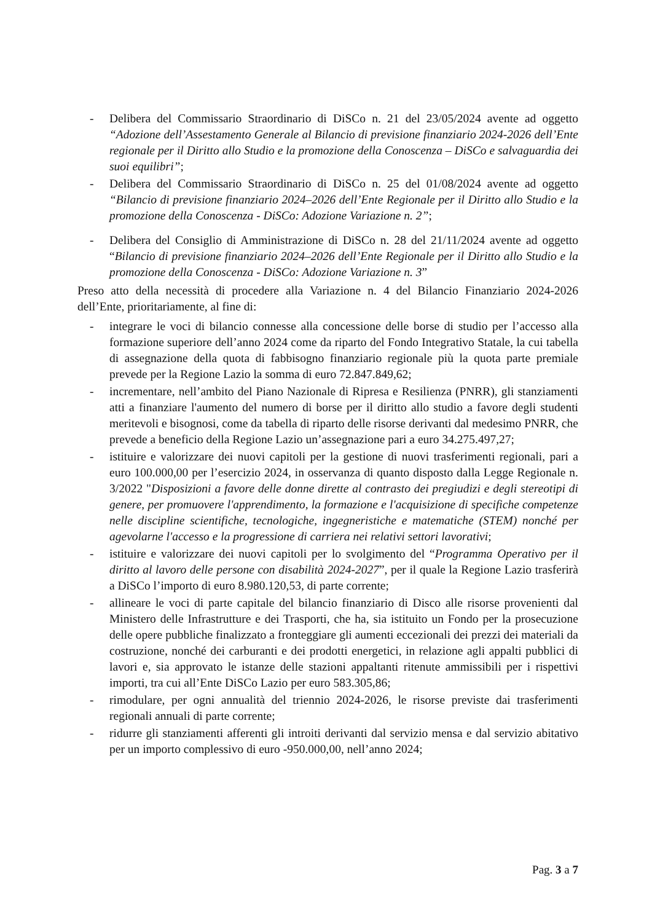- Delibera del Commissario Straordinario di DiSCo n. 21 del 23/05/2024 avente ad oggetto “Adozione dell’Assestamento Generale al Bilancio di previsione finanziario 2024-2026 dell’Ente regionale per il Diritto allo Studio e la promozione della Conoscenza – DiSCo e salvaguardia dei suoi equilibri”;
- Delibera del Commissario Straordinario di DiSCo n. 25 del 01/08/2024 avente ad oggetto “Bilancio di previsione finanziario 2024–2026 dell’Ente Regionale per il Diritto allo Studio e la promozione della Conoscenza - DiSCo: Adozione Variazione n. 2”;
- Delibera del Consiglio di Amministrazione di DiSCo n. 28 del 21/11/2024 avente ad oggetto “Bilancio di previsione finanziario 2024–2026 dell’Ente Regionale per il Diritto allo Studio e la promozione della Conoscenza - DiSCo: Adozione Variazione n. 3”
Preso atto della necessità di procedere alla Variazione n. 4 del Bilancio Finanziario 2024-2026 dell’Ente, prioritariamente, al fine di:
- integrare le voci di bilancio connesse alla concessione delle borse di studio per l’accesso alla formazione superiore dell’anno 2024 come da riparto del Fondo Integrativo Statale, la cui tabella di assegnazione della quota di fabbisogno finanziario regionale più la quota parte premiale prevede per la Regione Lazio la somma di euro 72.847.849,62;
- incrementare, nell’ambito del Piano Nazionale di Ripresa e Resilienza (PNRR), gli stanziamenti atti a finanziare l'aumento del numero di borse per il diritto allo studio a favore degli studenti meritevoli e bisognosi, come da tabella di riparto delle risorse derivanti dal medesimo PNRR, che prevede a beneficio della Regione Lazio un’assegnazione pari a euro 34.275.497,27;
- istituire e valorizzare dei nuovi capitoli per la gestione di nuovi trasferimenti regionali, pari a euro 100.000,00 per l’esercizio 2024, in osservanza di quanto disposto dalla Legge Regionale n. 3/2022 "Disposizioni a favore delle donne dirette al contrasto dei pregiudizi e degli stereotipi di genere, per promuovere l'apprendimento, la formazione e l'acquisizione di specifiche competenze nelle discipline scientifiche, tecnologiche, ingegneristiche e matematiche (STEM) nonché per agevolarne l'accesso e la progressione di carriera nei relativi settori lavorativi;
- istituire e valorizzare dei nuovi capitoli per lo svolgimento del “Programma Operativo per il diritto al lavoro delle persone con disabilità 2024-2027”, per il quale la Regione Lazio trasferirà a DiSCo l’importo di euro 8.980.120,53, di parte corrente;
- allineare le voci di parte capitale del bilancio finanziario di Disco alle risorse provenienti dal Ministero delle Infrastrutture e dei Trasporti, che ha, sia istituito un Fondo per la prosecuzione delle opere pubbliche finalizzato a fronteggiare gli aumenti eccezionali dei prezzi dei materiali da costruzione, nonché dei carburanti e dei prodotti energetici, in relazione agli appalti pubblici di lavori e, sia approvato le istanze delle stazioni appaltanti ritenute ammissibili per i rispettivi importi, tra cui all’Ente DiSCo Lazio per euro 583.305,86;
- rimodulare, per ogni annualità del triennio 2024-2026, le risorse previste dai trasferimenti regionali annuali di parte corrente;
- ridurre gli stanziamenti afferenti gli introiti derivanti dal servizio mensa e dal servizio abitativo per un importo complessivo di euro -950.000,00, nell’anno 2024;
Pag. 3 a 7